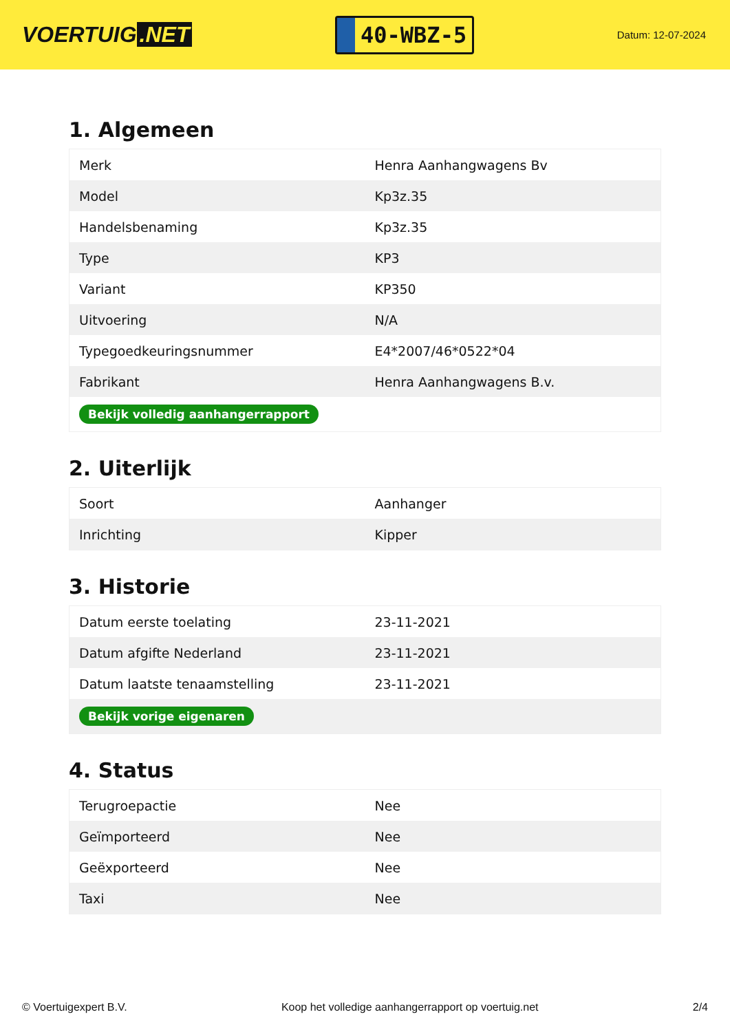VOERTUIG.NET
40-WBZ-5
Datum: 12-07-2024
1. Algemeen
| Merk | Henra Aanhangwagens Bv |
| Model | Kp3z.35 |
| Handelsbenaming | Kp3z.35 |
| Type | KP3 |
| Variant | KP350 |
| Uitvoering | N/A |
| Typegoedkeuringsnummer | E4*2007/46*0522*04 |
| Fabrikant | Henra Aanhangwagens B.v. |
| Bekijk volledig aanhangerrapport | |
2. Uiterlijk
| Soort | Aanhanger |
| Inrichting | Kipper |
3. Historie
| Datum eerste toelating | 23-11-2021 |
| Datum afgifte Nederland | 23-11-2021 |
| Datum laatste tenaamstelling | 23-11-2021 |
| Bekijk vorige eigenaren | |
4. Status
| Terugroepactie | Nee |
| Geïmporteerd | Nee |
| Geëxporteerd | Nee |
| Taxi | Nee |
© Voertuigexpert B.V. Koop het volledige aanhangerrapport op voertuig.net 2/4